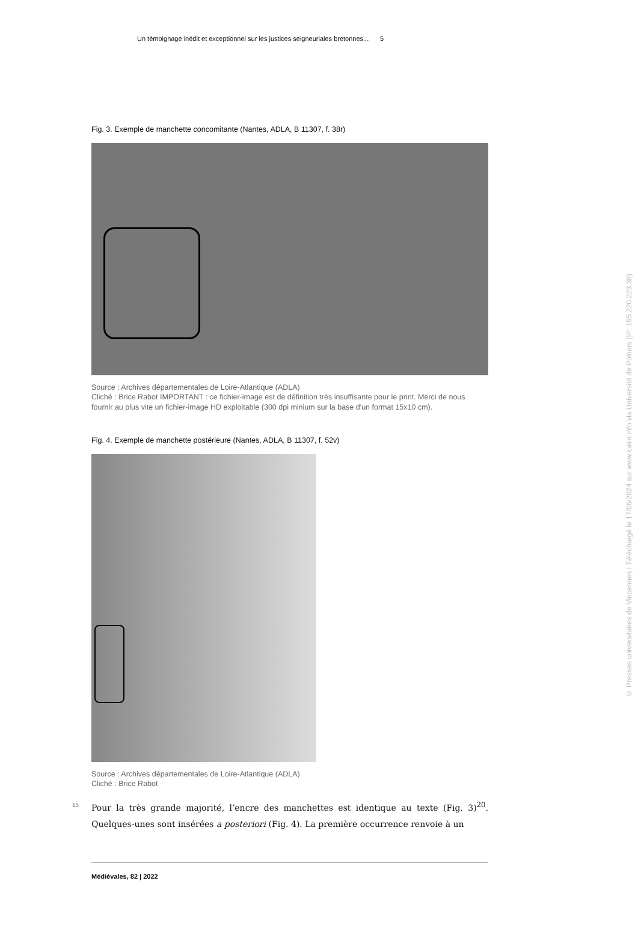Un témoignage inédit et exceptionnel sur les justices seigneuriales bretonnes... 5
Fig. 3. Exemple de manchette concomitante (Nantes, ADLA, B 11307, f. 38r)
Source : Archives départementales de Loire-Atlantique (ADLA)
Cliché : Brice Rabot IMPORTANT : ce fichier-image est de définition très insuffisante pour le print. Merci de nous fournir au plus vite un fichier-image HD exploitable (300 dpi minium sur la base d'un format 15x10 cm).
Fig. 4. Exemple de manchette postérieure (Nantes, ADLA, B 11307, f. 52v)
Source : Archives départementales de Loire-Atlantique (ADLA)
Cliché : Brice Rabot
15 Pour la très grande majorité, l’encre des manchettes est identique au texte (Fig. 3)<sup>20</sup>. Quelques-unes sont insérées a posteriori (Fig. 4). La première occurrence renvoie à un
Médiévales, 82 | 2022
© Presses universitaires de Vincennes | Téléchargé le 17/06/2024 sur www.cairn.info via Université de Poitiers (IP: 195.220.223.38)